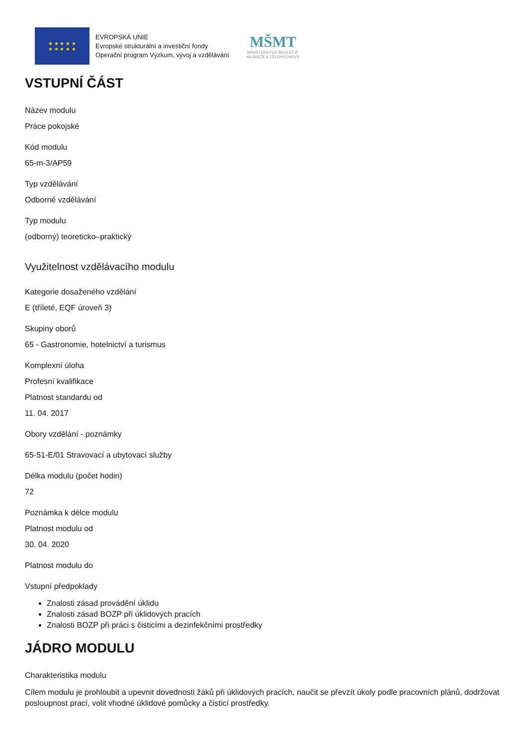★ ★ ★ ★ ★
★ ★ ★ ★ ★
EVROPSKÁ UNIE
Evropské strukturální a investiční fondy
Operační program Výzkum, vývoj a vzdělávání
MŠMT
MINISTERSTVO ŠKOLSTVÍ,
MLÁDEŽE A TĚLOVÝCHOVY
VSTUPNÍ ČÁST
Název modulu
Práce pokojské
Kód modulu
65-m-3/AP59
Typ vzdělávání
Odborné vzdělávání
Typ modulu
(odborný) teoreticko–praktický
Využitelnost vzdělávacího modulu
Kategorie dosaženého vzdělání
E (tříleté, EQF úroveň 3)
Skupiny oborů
65 - Gastronomie, hotelnictví a turismus
Komplexní úloha
Profesní kvalifikace
Platnost standardu od
11. 04. 2017
Obory vzdělání - poznámky
65-51-E/01 Stravovací a ubytovací služby
Délka modulu (počet hodin)
72
Poznámka k délce modulu
Platnost modulu od
30. 04. 2020
Platnost modulu do
Vstupní předpoklady
Znalosti zásad provádění úklidu
Znalosti zásad BOZP při úklidových pracích
Znalosti BOZP při práci s čisticími a dezinfekčními prostředky
JÁDRO MODULU
Charakteristika modulu
Cílem modulu je prohloubit a upevnit dovednosti žáků při úklidových pracích, naučit se převzít úkoly podle pracovních plánů, dodržovat posloupnost prací, volit vhodné úklidové pomůcky a čisticí prostředky.